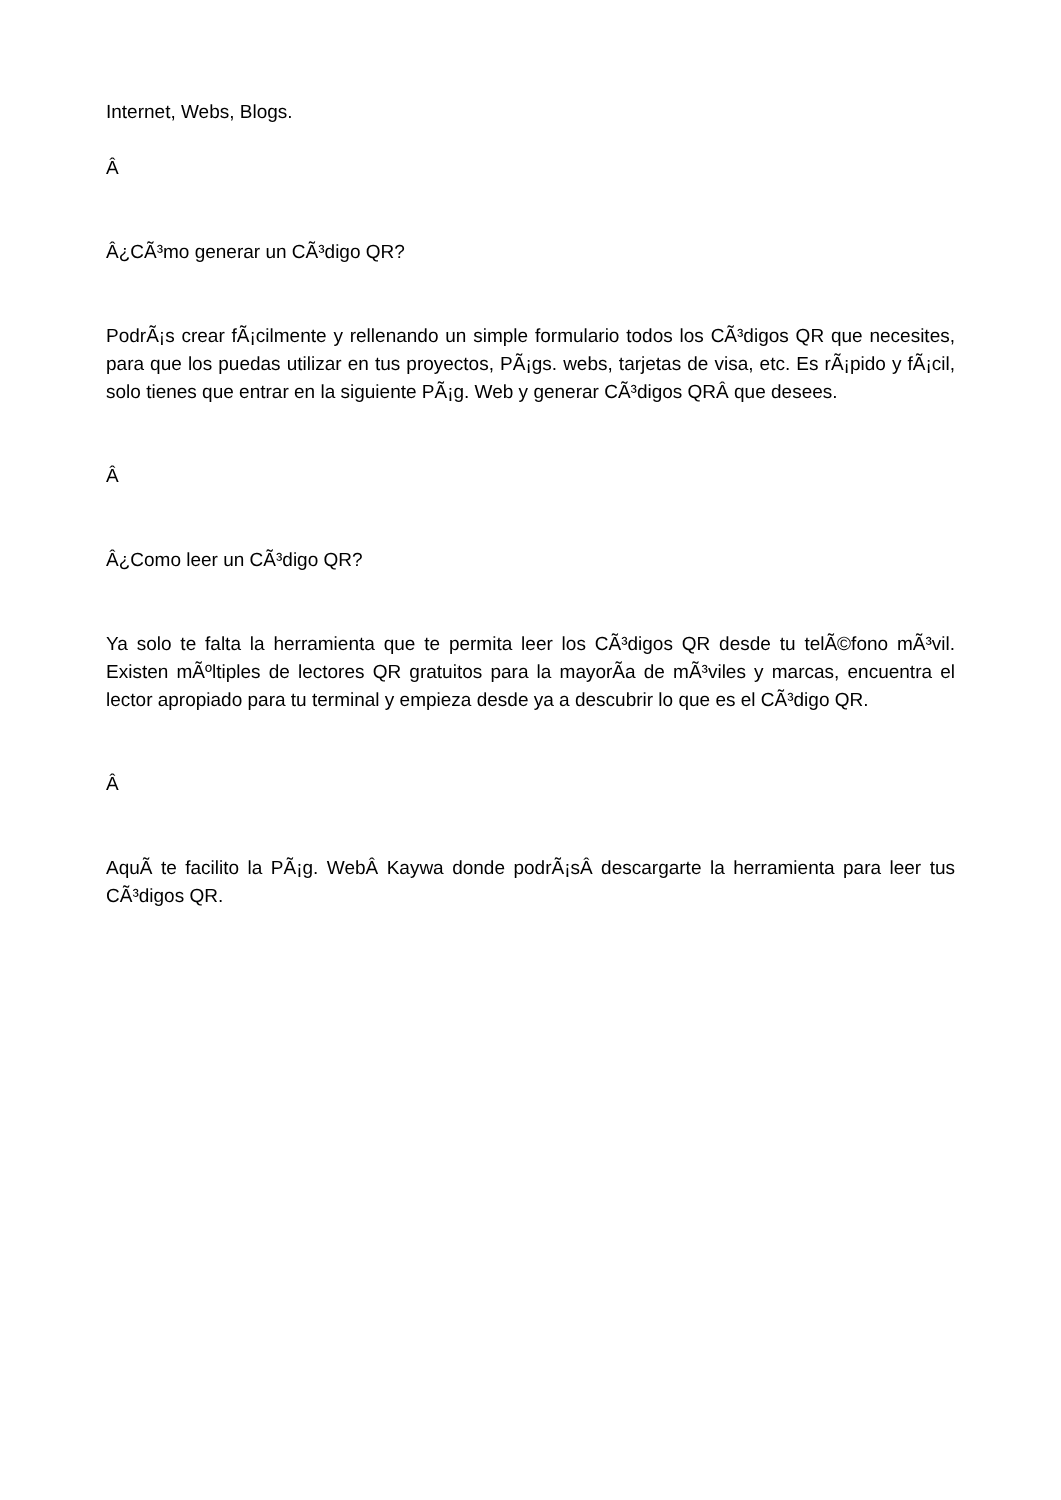Internet, Webs, Blogs.
Â
Â¿CÃ³mo generar un CÃ³digo QR?
PodrÃ¡s crear fÃ¡cilmente y rellenando un simple formulario todos los CÃ³digos QR que necesites, para que los puedas utilizar en tus proyectos, PÃ¡gs. webs, tarjetas de visa, etc. Es rÃ¡pido y fÃ¡cil, solo tienes que entrar en la siguiente PÃ¡g. Web y generar CÃ³digos QRÂ que desees.
Â
Â¿Como leer un CÃ³digo QR?
Ya solo te falta la herramienta que te permita leer los CÃ³digos QR desde tu telÃ©fono mÃ³vil. Existen mÃºltiples de lectores QR gratuitos para la mayorÃ­a de mÃ³viles y marcas, encuentra el lector apropiado para tu terminal y empieza desde ya a descubrir lo que es el CÃ³digo QR.
Â
AquÃ­ te facilito la PÃ¡g. WebÂ Kaywa donde podrÃ¡sÂ descargarte la herramienta para leer tus CÃ³digos QR.